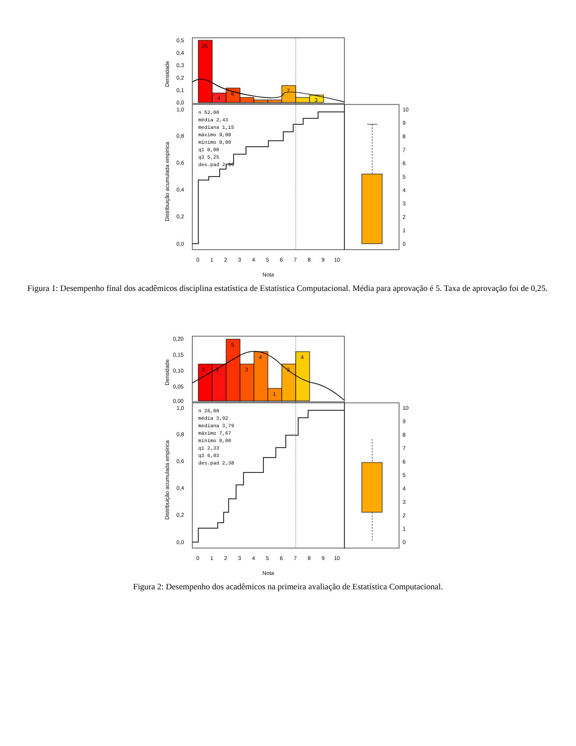26
4
6
7
3
0,5
0,4
0,3
0,2
0,1
0,0
Densidade
n 52,00
média 2,43
mediana 1,15
máximo 9,00
mínimo 0,00
q1 0,00
q3 5,25
des.pad 2,96
0,0
0,2
0,4
0,6
0,8
1,0
Distribuição acumulada empírica
10
9
8
7
6
5
4
3
2
1
0
0
1
2
3
4
5
6
7
8
9
10
Nota
Figura 1: Desempenho final dos acadêmicos disciplina estatística de Estatística Computacional. Média para aprovação é 5. Taxa de aprovação foi de 0,25.
3
3
5
3
4
1
3
4
0,20
0,15
0,10
0,05
0,00
Densidade
n 26,00
média 3,92
mediana 3,79
máximo 7,67
mínimo 0,00
q1 2,33
q3 6,03
des.pad 2,38
0,0
0,2
0,4
0,6
0,8
1,0
Distribuição acumulada empírica
10
9
8
7
6
5
4
3
2
1
0
0
1
2
3
4
5
6
7
8
9
10
Nota
Figura 2: Desempenho dos acadêmicos na primeira avaliação de Estatística Computacional.